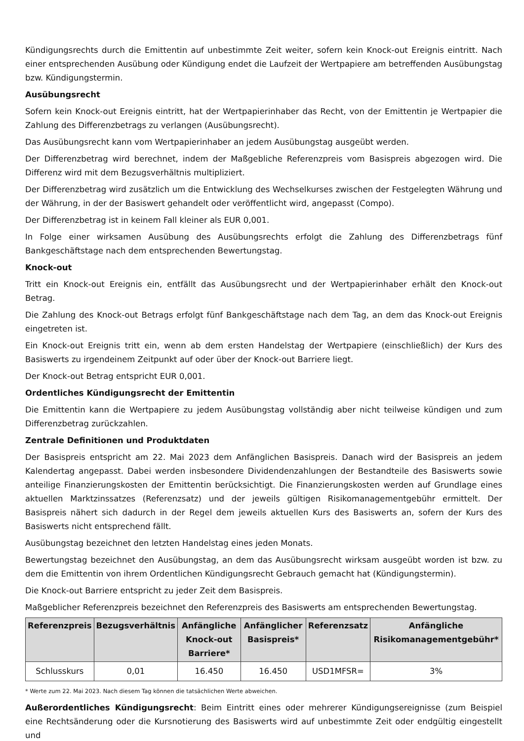Kündigungsrechts durch die Emittentin auf unbestimmte Zeit weiter, sofern kein Knock-out Ereignis eintritt. Nach einer entsprechenden Ausübung oder Kündigung endet die Laufzeit der Wertpapiere am betreffenden Ausübungstag bzw. Kündigungstermin.
Ausübungsrecht
Sofern kein Knock-out Ereignis eintritt, hat der Wertpapierinhaber das Recht, von der Emittentin je Wertpapier die Zahlung des Differenzbetrags zu verlangen (Ausübungsrecht).
Das Ausübungsrecht kann vom Wertpapierinhaber an jedem Ausübungstag ausgeübt werden.
Der Differenzbetrag wird berechnet, indem der Maßgebliche Referenzpreis vom Basispreis abgezogen wird. Die Differenz wird mit dem Bezugsverhältnis multipliziert.
Der Differenzbetrag wird zusätzlich um die Entwicklung des Wechselkurses zwischen der Festgelegten Währung und der Währung, in der der Basiswert gehandelt oder veröffentlicht wird, angepasst (Compo).
Der Differenzbetrag ist in keinem Fall kleiner als EUR 0,001.
In Folge einer wirksamen Ausübung des Ausübungsrechts erfolgt die Zahlung des Differenzbetrags fünf Bankgeschäftstage nach dem entsprechenden Bewertungstag.
Knock-out
Tritt ein Knock-out Ereignis ein, entfällt das Ausübungsrecht und der Wertpapierinhaber erhält den Knock-out Betrag.
Die Zahlung des Knock-out Betrags erfolgt fünf Bankgeschäftstage nach dem Tag, an dem das Knock-out Ereignis eingetreten ist.
Ein Knock-out Ereignis tritt ein, wenn ab dem ersten Handelstag der Wertpapiere (einschließlich) der Kurs des Basiswerts zu irgendeinem Zeitpunkt auf oder über der Knock-out Barriere liegt.
Der Knock-out Betrag entspricht EUR 0,001.
Ordentliches Kündigungsrecht der Emittentin
Die Emittentin kann die Wertpapiere zu jedem Ausübungstag vollständig aber nicht teilweise kündigen und zum Differenzbetrag zurückzahlen.
Zentrale Definitionen und Produktdaten
Der Basispreis entspricht am 22. Mai 2023 dem Anfänglichen Basispreis. Danach wird der Basispreis an jedem Kalendertag angepasst. Dabei werden insbesondere Dividendenzahlungen der Bestandteile des Basiswerts sowie anteilige Finanzierungskosten der Emittentin berücksichtigt. Die Finanzierungskosten werden auf Grundlage eines aktuellen Marktzinssatzes (Referenzsatz) und der jeweils gültigen Risikomanagementgebühr ermittelt. Der Basispreis nähert sich dadurch in der Regel dem jeweils aktuellen Kurs des Basiswerts an, sofern der Kurs des Basiswerts nicht entsprechend fällt.
Ausübungstag bezeichnet den letzten Handelstag eines jeden Monats.
Bewertungstag bezeichnet den Ausübungstag, an dem das Ausübungsrecht wirksam ausgeübt worden ist bzw. zu dem die Emittentin von ihrem Ordentlichen Kündigungsrecht Gebrauch gemacht hat (Kündigungstermin).
Die Knock-out Barriere entspricht zu jeder Zeit dem Basispreis.
Maßgeblicher Referenzpreis bezeichnet den Referenzpreis des Basiswerts am entsprechenden Bewertungstag.
| Referenzpreis | Bezugsverhältnis | Anfängliche Knock-out Barriere* | Anfänglicher Basispreis* | Referenzsatz | Anfängliche Risikomanagementgebühr* |
| --- | --- | --- | --- | --- | --- |
| Schlusskurs | 0,01 | 16.450 | 16.450 | USD1MFSR= | 3% |
* Werte zum 22. Mai 2023. Nach diesem Tag können die tatsächlichen Werte abweichen.
Außerordentliches Kündigungsrecht: Beim Eintritt eines oder mehrerer Kündigungsereignisse (zum Beispiel eine Rechtsänderung oder die Kursnotierung des Basiswerts wird auf unbestimmte Zeit oder endgültig eingestellt und